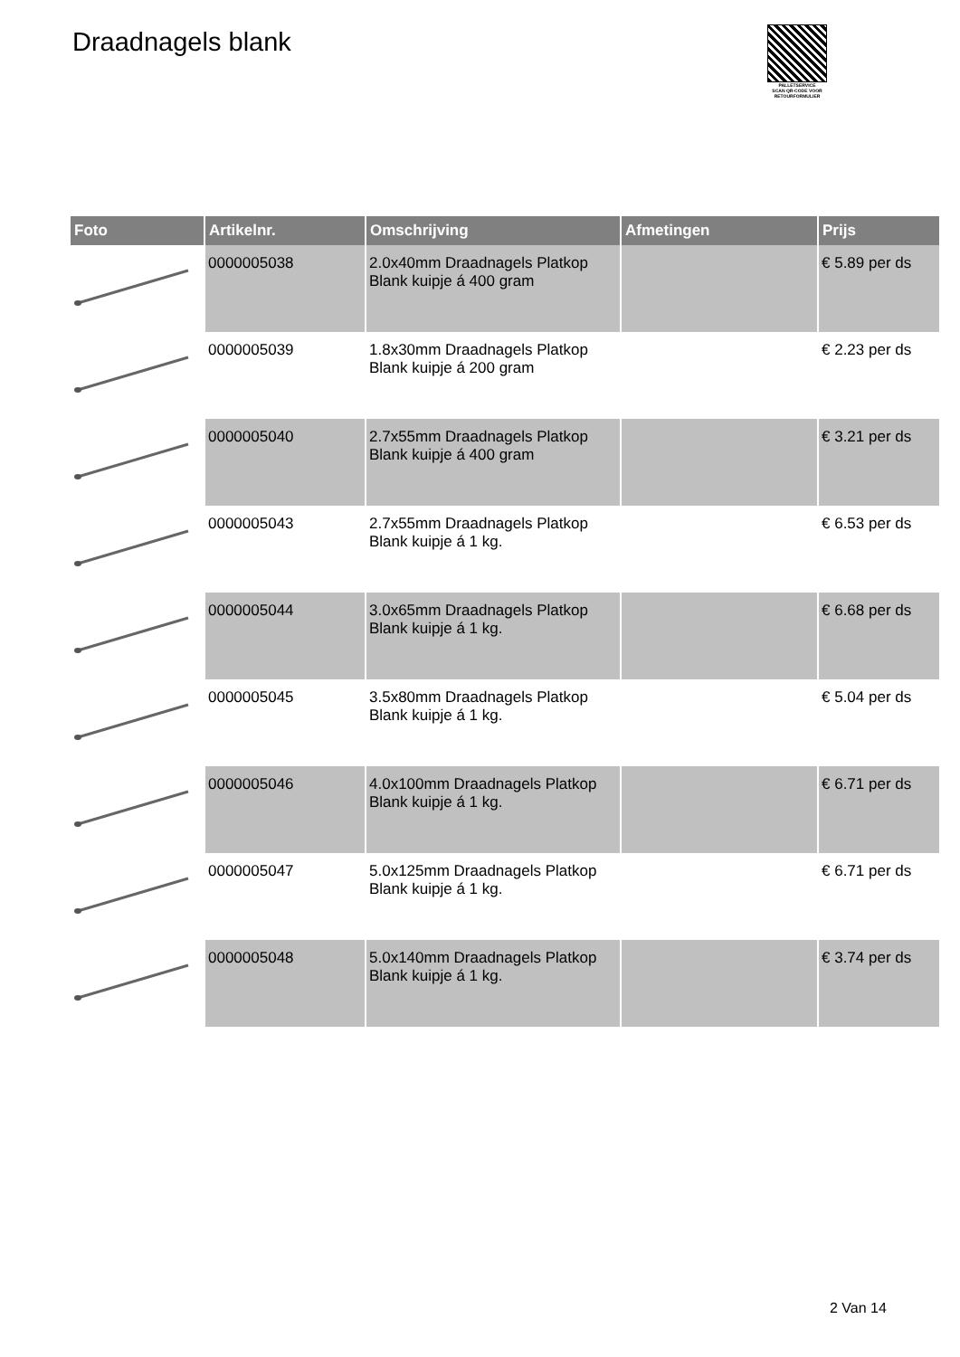Draadnagels blank
PALLETSERVICE
SCAN QR-CODE VOOR RETOURFORMULIER
| Foto | Artikelnr. | Omschrijving | Afmetingen | Prijs |
| --- | --- | --- | --- | --- |
| | 0000005038 | 2.0x40mm Draadnagels Platkop Blank kuipje á 400 gram | | € 5.89 per ds |
| | 0000005039 | 1.8x30mm Draadnagels Platkop Blank kuipje á 200 gram | | € 2.23 per ds |
| | 0000005040 | 2.7x55mm Draadnagels Platkop Blank kuipje á 400 gram | | € 3.21 per ds |
| | 0000005043 | 2.7x55mm Draadnagels Platkop Blank kuipje á 1 kg. | | € 6.53 per ds |
| | 0000005044 | 3.0x65mm Draadnagels Platkop Blank kuipje á 1 kg. | | € 6.68 per ds |
| | 0000005045 | 3.5x80mm Draadnagels Platkop Blank kuipje á 1 kg. | | € 5.04 per ds |
| | 0000005046 | 4.0x100mm Draadnagels Platkop Blank kuipje á 1 kg. | | € 6.71 per ds |
| | 0000005047 | 5.0x125mm Draadnagels Platkop Blank kuipje á 1 kg. | | € 6.71 per ds |
| | 0000005048 | 5.0x140mm Draadnagels Platkop Blank kuipje á 1 kg. | | € 3.74 per ds |
2 Van 14